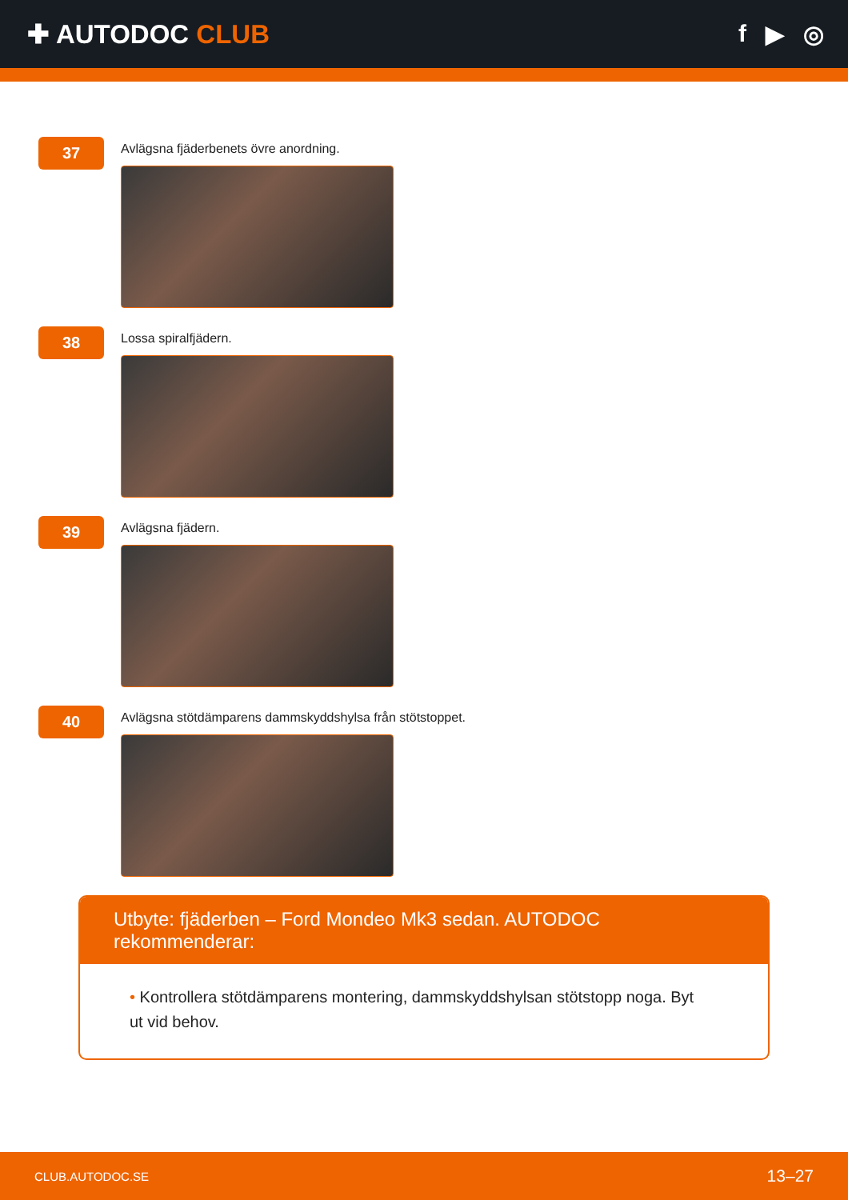✚ AUTODOC CLUB f ▶ ◎
37
Avlägsna fjäderbenets övre anordning.
38
Lossa spiralfjädern.
39
Avlägsna fjädern.
40
Avlägsna stötdämparens dammskyddshylsa från stötstoppet.
Utbyte: fjäderben – Ford Mondeo Mk3 sedan. AUTODOC rekommenderar:
• Kontrollera stötdämparens montering, dammskyddshylsan stötstopp noga. Byt ut vid behov.
CLUB.AUTODOC.SE 13–27